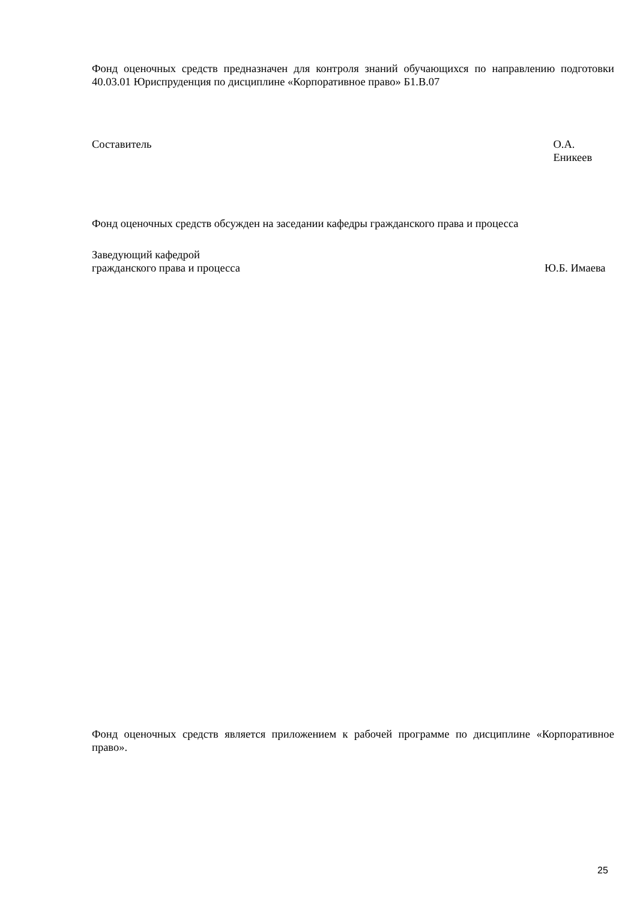Фонд оценочных средств предназначен для контроля знаний обучающихся по направлению подготовки 40.03.01 Юриспруденция по дисциплине «Корпоративное право» Б1.В.07
Составитель О.А. Еникеев
Фонд оценочных средств обсужден на заседании кафедры гражданского права и процесса
Заведующий кафедрой
гражданского права и процесса Ю.Б. Имаева
Фонд оценочных средств является приложением к рабочей программе по дисциплине «Корпоративное право».
25